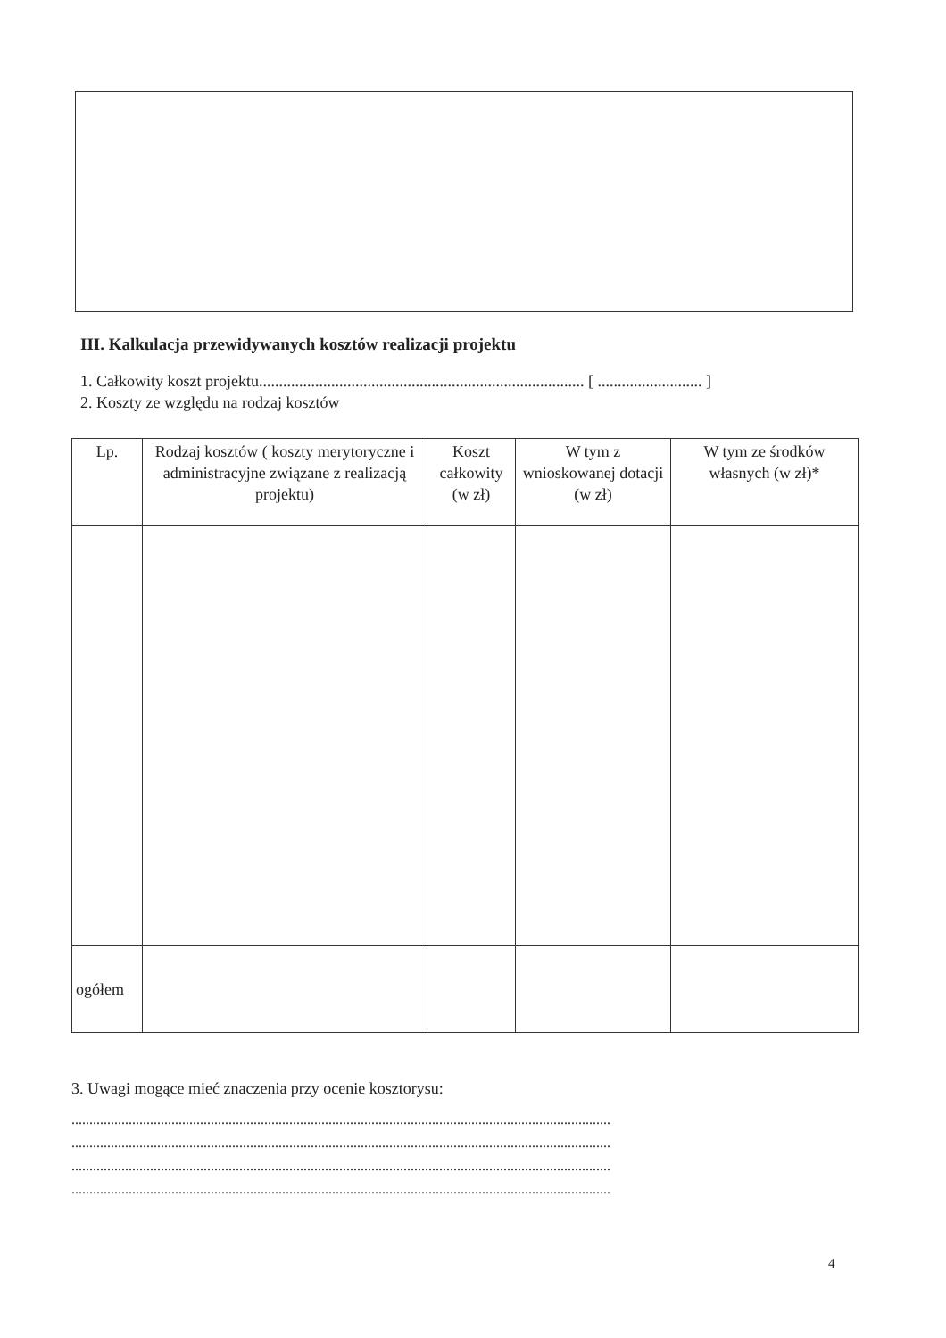III. Kalkulacja przewidywanych kosztów realizacji projektu
1. Całkowity koszt projektu................................................................................. [ .......................... ]
2. Koszty ze względu na rodzaj kosztów
| Lp. | Rodzaj kosztów ( koszty merytoryczne i administracyjne związane z realizacją projektu) | Koszt całkowity (w zł) | W tym z wnioskowanej dotacji (w zł) | W tym ze środków własnych (w zł)* |
| --- | --- | --- | --- | --- |
| ogółem | | | | |
3. Uwagi mogące mieć znaczenia przy ocenie kosztorysu:
.......................................................................................................................................................
.......................................................................................................................................................
.......................................................................................................................................................
.......................................................................................................................................................
4